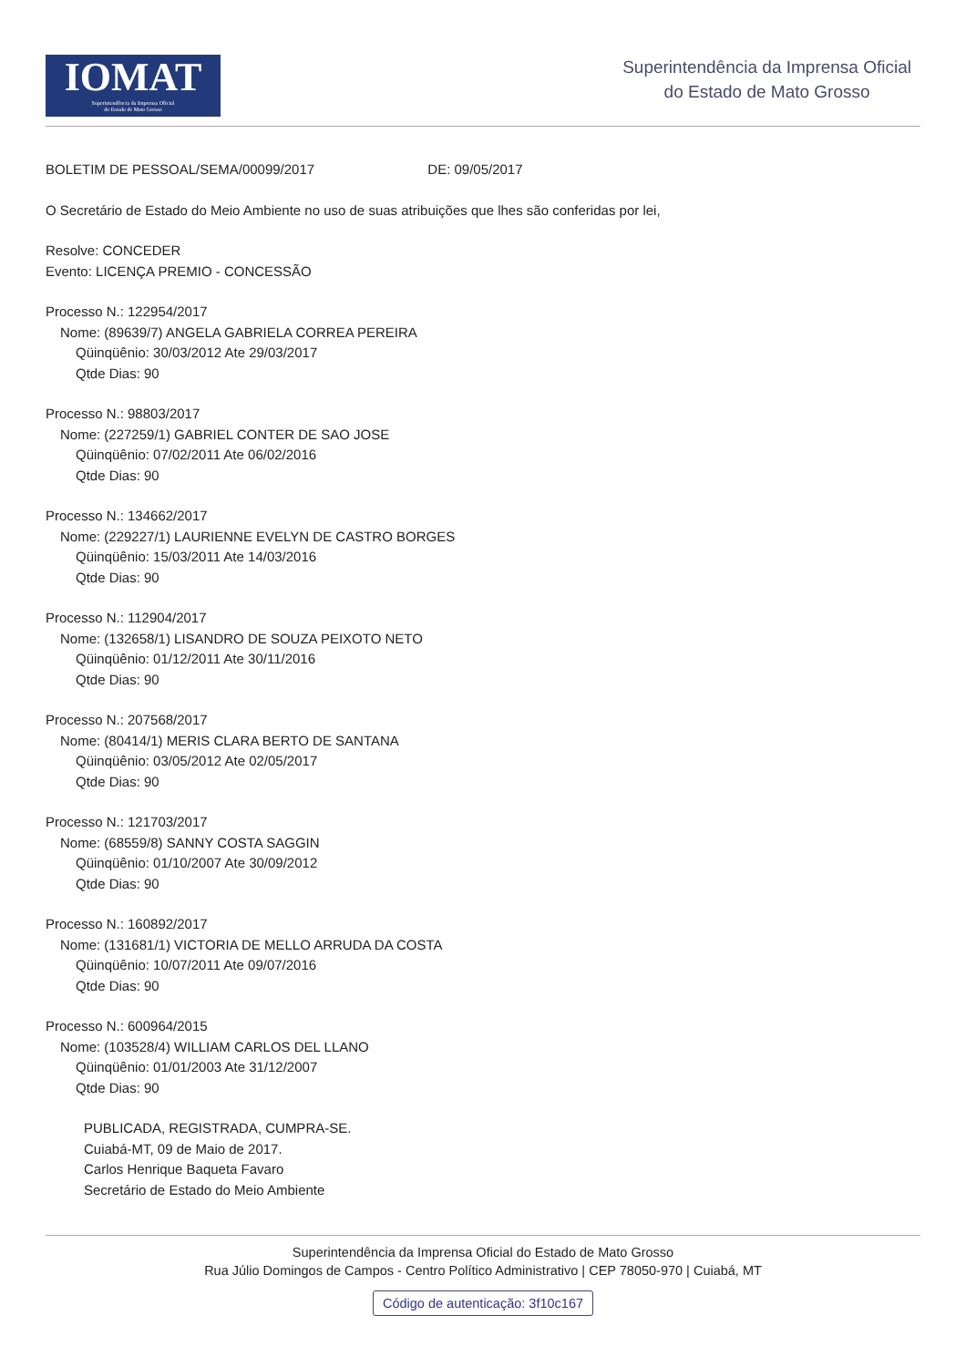IOMAT
Superintendência da Imprensa Oficial
do Estado de Mato Grosso
Superintendência da Imprensa Oficial
do Estado de Mato Grosso
BOLETIM DE PESSOAL/SEMA/00099/2017 DE: 09/05/2017
O Secretário de Estado do Meio Ambiente no uso de suas atribuições que lhes são conferidas por lei,
Resolve: CONCEDER
Evento: LICENÇA PREMIO - CONCESSÃO
Processo N.: 122954/2017
Nome: (89639/7) ANGELA GABRIELA CORREA PEREIRA
Qüinqüênio: 30/03/2012 Ate 29/03/2017
Qtde Dias: 90
Processo N.: 98803/2017
Nome: (227259/1) GABRIEL CONTER DE SAO JOSE
Qüinqüênio: 07/02/2011 Ate 06/02/2016
Qtde Dias: 90
Processo N.: 134662/2017
Nome: (229227/1) LAURIENNE EVELYN DE CASTRO BORGES
Qüinqüênio: 15/03/2011 Ate 14/03/2016
Qtde Dias: 90
Processo N.: 112904/2017
Nome: (132658/1) LISANDRO DE SOUZA PEIXOTO NETO
Qüinqüênio: 01/12/2011 Ate 30/11/2016
Qtde Dias: 90
Processo N.: 207568/2017
Nome: (80414/1) MERIS CLARA BERTO DE SANTANA
Qüinqüênio: 03/05/2012 Ate 02/05/2017
Qtde Dias: 90
Processo N.: 121703/2017
Nome: (68559/8) SANNY COSTA SAGGIN
Qüinqüênio: 01/10/2007 Ate 30/09/2012
Qtde Dias: 90
Processo N.: 160892/2017
Nome: (131681/1) VICTORIA DE MELLO ARRUDA DA COSTA
Qüinqüênio: 10/07/2011 Ate 09/07/2016
Qtde Dias: 90
Processo N.: 600964/2015
Nome: (103528/4) WILLIAM CARLOS DEL LLANO
Qüinqüênio: 01/01/2003 Ate 31/12/2007
Qtde Dias: 90
PUBLICADA, REGISTRADA, CUMPRA-SE.
Cuiabá-MT, 09 de Maio de 2017.
Carlos Henrique Baqueta Favaro
Secretário de Estado do Meio Ambiente
Superintendência da Imprensa Oficial do Estado de Mato Grosso
Rua Júlio Domingos de Campos - Centro Político Administrativo | CEP 78050-970 | Cuiabá, MT
Código de autenticação: 3f10c167